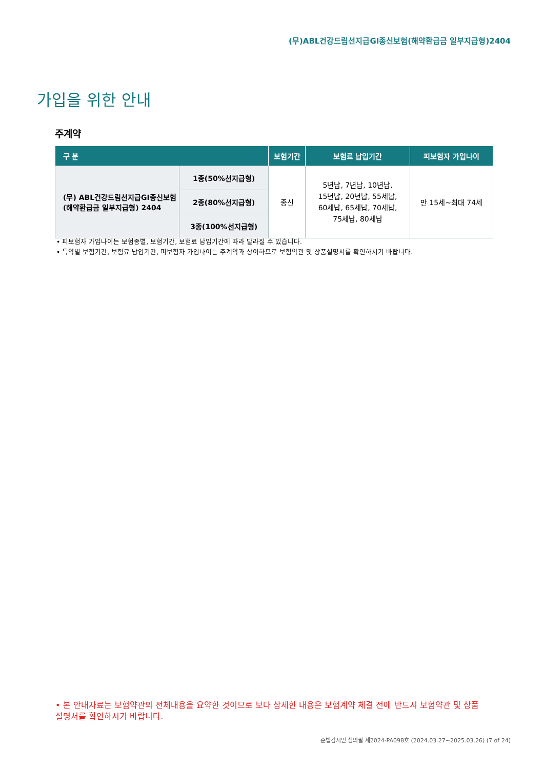(무)ABL건강드림선지급GI종신보험(해약환급금 일부지급형)2404
가입을 위한 안내
주계약
| 구 분 | | 보험기간 | 보험료 납입기간 | 피보험자 가입나이 |
| --- | --- | --- | --- | --- |
| (무) ABL건강드림선지급GI종신보험 (해약환급금 일부지급형) 2404 | 1종(50%선지급형) | 종신 | 5년납, 7년납, 10년납, 15년납, 20년납, 55세납, 60세납, 65세납, 70세납, 75세납, 80세납 | 만 15세~최대 74세 |
| | 2종(80%선지급형) | | | |
| | 3종(100%선지급형) | | | |
• 피보험자 가입나이는 보험종별, 보험기간, 보험료 납입기간에 따라 달라질 수 있습니다.
• 특약별 보험기간, 보험료 납입기간, 피보험자 가입나이는 주계약과 상이하므로 보험약관 및 상품설명서를 확인하시기 바랍니다.
• 본 안내자료는 보험약관의 전체내용을 요약한 것이므로 보다 상세한 내용은 보험계약 체결 전에 반드시 보험약관 및 상품설명서를 확인하시기 바랍니다.
준법감시인 심의필 제2024-PA098호 (2024.03.27~2025.03.26) (7 of 24)